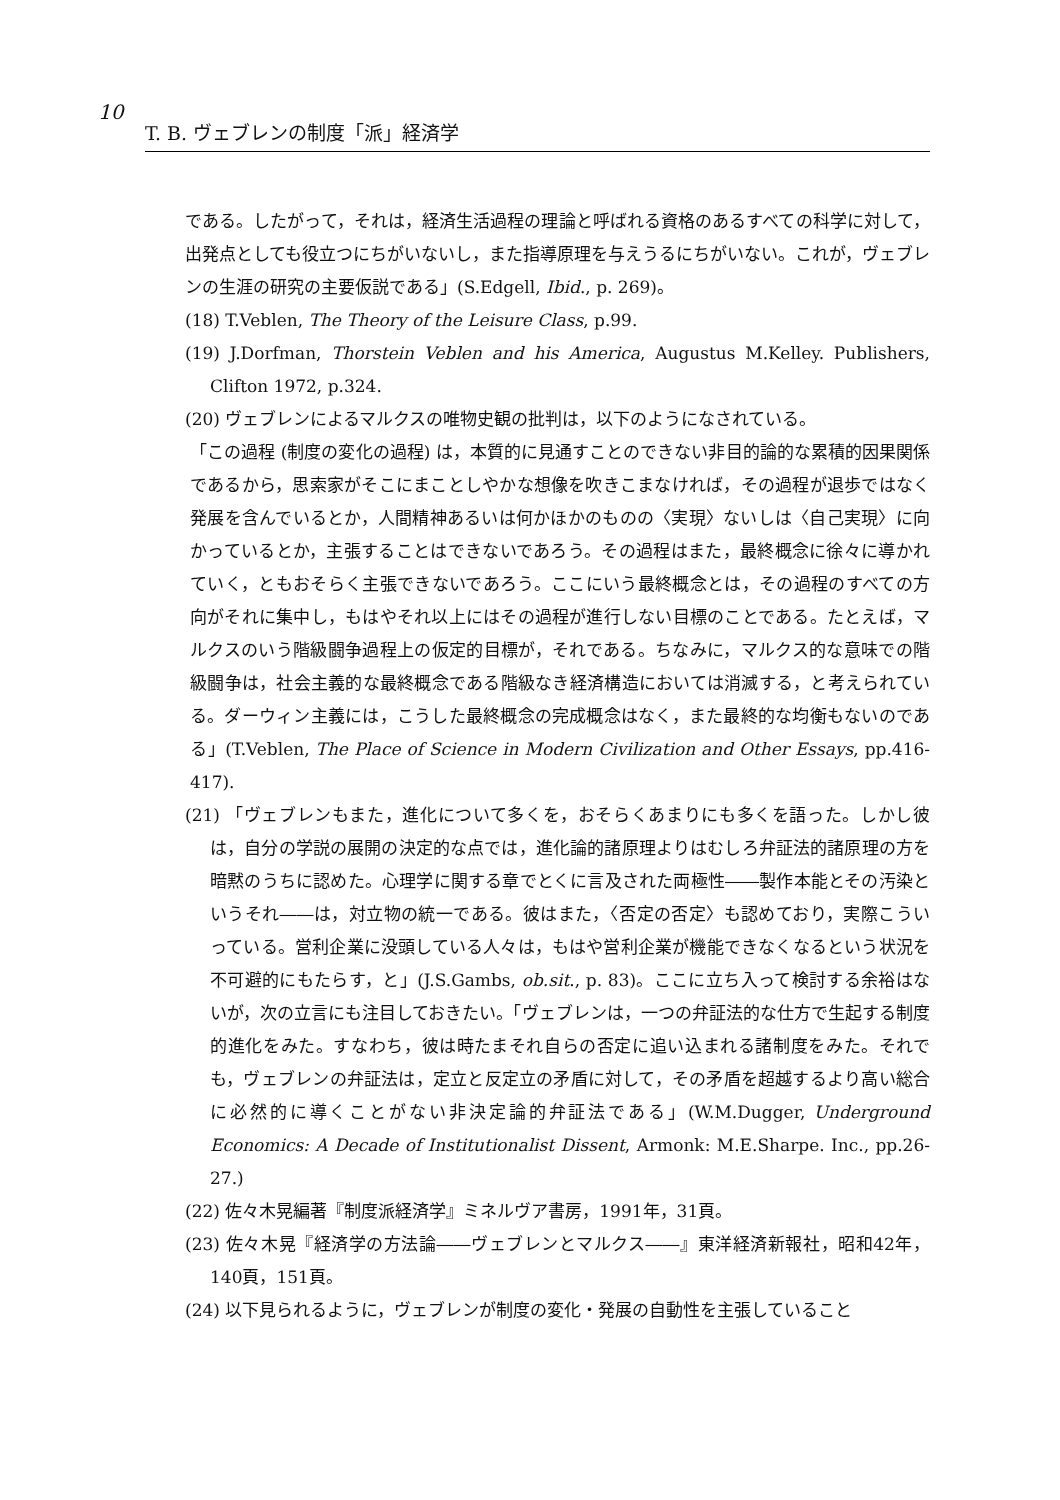10
T. B. ヴェブレンの制度「派」経済学
である。したがって，それは，経済生活過程の理論と呼ばれる資格のあるすべての科学に対して，出発点としても役立つにちがいないし，また指導原理を与えうるにちがいない。これが，ヴェブレンの生涯の研究の主要仮説である」(S.Edgell, Ibid., p. 269)。
(18) T.Veblen, The Theory of the Leisure Class, p.99.
(19) J.Dorfman, Thorstein Veblen and his America, Augustus M.Kelley. Publishers, Clifton 1972, p.324.
(20) ヴェブレンによるマルクスの唯物史観の批判は，以下のようになされている。
「この過程 (制度の変化の過程) は，本質的に見通すことのできない非目的論的な累積的因果関係であるから，思索家がそこにまことしやかな想像を吹きこまなければ，その過程が退歩ではなく発展を含んでいるとか，人間精神あるいは何かほかのものの〈実現〉ないしは〈自己実現〉に向かっているとか，主張することはできないであろう。その過程はまた，最終概念に徐々に導かれていく，ともおそらく主張できないであろう。ここにいう最終概念とは，その過程のすべての方向がそれに集中し，もはやそれ以上にはその過程が進行しない目標のことである。たとえば，マルクスのいう階級闘争過程上の仮定的目標が，それである。ちなみに，マルクス的な意味での階級闘争は，社会主義的な最終概念である階級なき経済構造においては消滅する，と考えられている。ダーウィン主義には，こうした最終概念の完成概念はなく，また最終的な均衡もないのである」(T.Veblen, The Place of Science in Modern Civilization and Other Essays, pp.416-417).
(21) 「ヴェブレンもまた，進化について多くを，おそらくあまりにも多くを語った。しかし彼は，自分の学説の展開の決定的な点では，進化論的諸原理よりはむしろ弁証法的諸原理の方を暗黙のうちに認めた。心理学に関する章でとくに言及された両極性――製作本能とその汚染というそれ――は，対立物の統一である。彼はまた，〈否定の否定〉も認めており，実際こういっている。営利企業に没頭している人々は，もはや営利企業が機能できなくなるという状況を不可避的にもたらす，と」(J.S.Gambs, ob.sit., p. 83)。ここに立ち入って検討する余裕はないが，次の立言にも注目しておきたい。「ヴェブレンは，一つの弁証法的な仕方で生起する制度的進化をみた。すなわち，彼は時たまそれ自らの否定に追い込まれる諸制度をみた。それでも，ヴェブレンの弁証法は，定立と反定立の矛盾に対して，その矛盾を超越するより高い総合に必然的に導くことがない非決定論的弁証法である」(W.M.Dugger, Underground Economics: A Decade of Institutionalist Dissent, Armonk: M.E.Sharpe. Inc., pp.26-27.)
(22) 佐々木晃編著『制度派経済学』ミネルヴア書房，1991年，31頁。
(23) 佐々木晃『経済学の方法論――ヴェブレンとマルクス――』東洋経済新報社，昭和42年，140頁，151頁。
(24) 以下見られるように，ヴェブレンが制度の変化・発展の自動性を主張していること